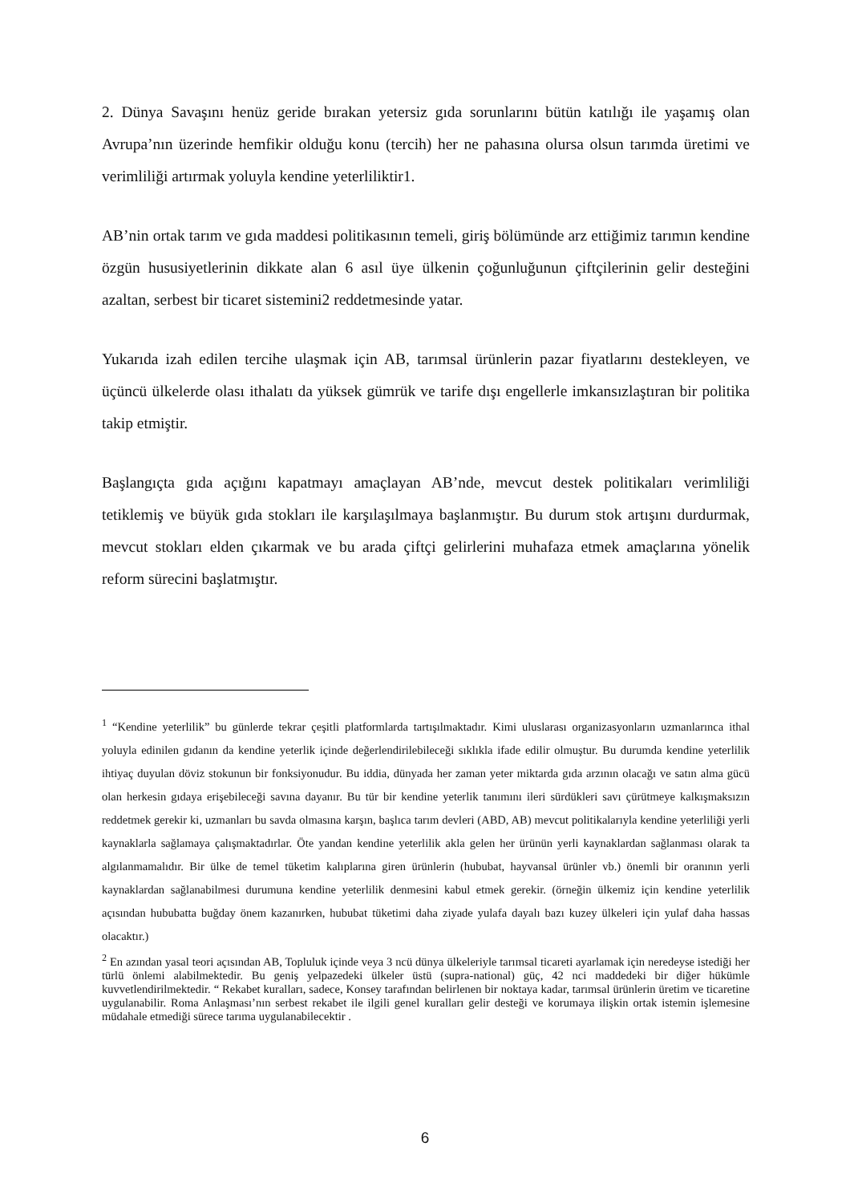2. Dünya Savaşını henüz geride bırakan yetersiz gıda sorunlarını bütün katılığı ile yaşamış olan Avrupa’nın üzerinde hemfikir olduğu konu (tercih) her ne pahasına olursa olsun tarımda üretimi ve verimliliği artırmak yoluyla kendine yeterliliktir1.
AB’nin ortak tarım ve gıda maddesi politikasının temeli, giriş bölümünde arz ettiğimiz tarımın kendine özgün hususiyetlerinin dikkate alan 6 asıl üye ülkenin çoğunluğunun çiftçilerinin gelir desteğini azaltan, serbest bir ticaret sistemini2 reddetmesinde yatar.
Yukarıda izah edilen tercihe ulaşmak için AB, tarımsal ürünlerin pazar fiyatlarını destekleyen, ve üçüncü ülkelerde olası ithalatı da yüksek gümrük ve tarife dışı engellerle imkansızlaştıran bir politika takip etmiştir.
Başlangıçta gıda açığını kapatmayı amaçlayan AB’nde, mevcut destek politikaları verimliliği tetiklemiş ve büyük gıda stokları ile karşılaşılmaya başlanmıştır. Bu durum stok artışını durdurmak, mevcut stokları elden çıkarmak ve bu arada çiftçi gelirlerini muhafaza etmek amaçlarına yönelik reform sürecini başlatmıştır.
<sup>1</sup> “Kendine yeterlilik” bu günlerde tekrar çeşitli platformlarda tartışılmaktadır. Kimi uluslarası organizasyonların uzmanlarınca ithal yoluyla edinilen gıdanın da kendine yeterlik içinde değerlendirilebileceği sıklıkla ifade edilir olmuştur. Bu durumda kendine yeterlilik ihtiyaç duyulan döviz stokunun bir fonksiyonudur. Bu iddia, dünyada her zaman yeter miktarda gıda arzının olacağı ve satın alma gücü olan herkesin gıdaya erişebileceği savına dayanır. Bu tür bir kendine yeterlik tanımını ileri sürdükleri savı çürütmeye kalkışmaksızın reddetmek gerekir ki, uzmanları bu savda olmasına karşın, başlıca tarım devleri (ABD, AB) mevcut politikalarıyla kendine yeterliliği yerli kaynaklarla sağlamaya çalışmaktadırlar. Öte yandan kendine yeterlilik akla gelen her ürünün yerli kaynaklardan sağlanması olarak ta algılanmamalıdır. Bir ülke de temel tüketim kalıplarına giren ürünlerin (hububat, hayvansal ürünler vb.) önemli bir oranının yerli kaynaklardan sağlanabilmesi durumuna kendine yeterlilik denmesini kabul etmek gerekir. (örneğin ülkemiz için kendine yeterlilik açısından hububatta buğday önem kazanırken, hububat tüketimi daha ziyade yulafa dayalı bazı kuzey ülkeleri için yulaf daha hassas olacaktır.)
<sup>2</sup> En azından yasal teori açısından AB, Topluluk içinde veya 3 ncü dünya ülkeleriyle tarımsal ticareti ayarlamak için neredeyse istediği her türlü önlemi alabilmektedir. Bu geniş yelpazedeki ülkeler üstü (supra-national) güç, 42 nci maddedeki bir diğer hükümle kuvvetlendirilmektedir. “ Rekabet kuralları, sadece, Konsey tarafından belirlenen bir noktaya kadar, tarımsal ürünlerin üretim ve ticaretine uygulanabilir. Roma Anlaşması’nın serbest rekabet ile ilgili genel kuralları gelir desteği ve korumaya ilişkin ortak istemin işlemesine müdahale etmediği sürece tarıma uygulanabilecektir .
6